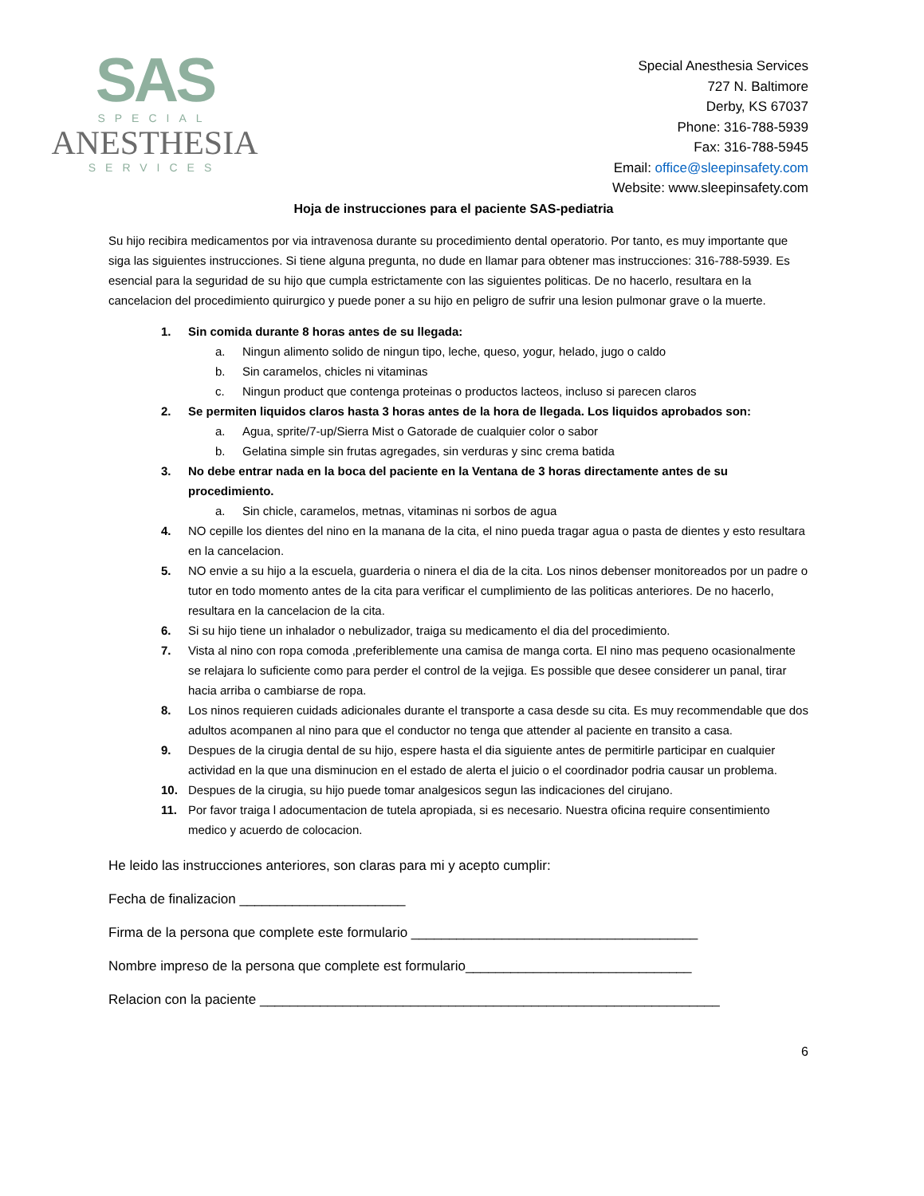SAS
SPECIAL
ANESTHESIA
SERVICES
Special Anesthesia Services
727 N. Baltimore
Derby, KS 67037
Phone: 316-788-5939
Fax: 316-788-5945
Email: office@sleepinsafety.com
Website: www.sleepinsafety.com
Hoja de instrucciones para el paciente SAS-pediatria
Su hijo recibira medicamentos por via intravenosa durante su procedimiento dental operatorio. Por tanto, es muy importante que siga las siguientes instrucciones. Si tiene alguna pregunta, no dude en llamar para obtener mas instrucciones: 316-788-5939. Es esencial para la seguridad de su hijo que cumpla estrictamente con las siguientes politicas. De no hacerlo, resultara en la cancelacion del procedimiento quirurgico y puede poner a su hijo en peligro de sufrir una lesion pulmonar grave o la muerte.
1. Sin comida durante 8 horas antes de su llegada:
a. Ningun alimento solido de ningun tipo, leche, queso, yogur, helado, jugo o caldo
b. Sin caramelos, chicles ni vitaminas
c. Ningun product que contenga proteinas o productos lacteos, incluso si parecen claros
2. Se permiten liquidos claros hasta 3 horas antes de la hora de llegada. Los liquidos aprobados son:
a. Agua, sprite/7-up/Sierra Mist o Gatorade de cualquier color o sabor
b. Gelatina simple sin frutas agregades, sin verduras y sinc crema batida
3. No debe entrar nada en la boca del paciente en la Ventana de 3 horas directamente antes de su procedimiento.
a. Sin chicle, caramelos, metnas, vitaminas ni sorbos de agua
4. NO cepille los dientes del nino en la manana de la cita, el nino pueda tragar agua o pasta de dientes y esto resultara en la cancelacion.
5. NO envie a su hijo a la escuela, guarderia o ninera el dia de la cita. Los ninos debenser monitoreados por un padre o tutor en todo momento antes de la cita para verificar el cumplimiento de las politicas anteriores. De no hacerlo, resultara en la cancelacion de la cita.
6. Si su hijo tiene un inhalador o nebulizador, traiga su medicamento el dia del procedimiento.
7. Vista al nino con ropa comoda ,preferiblemente una camisa de manga corta. El nino mas pequeno ocasionalmente se relajara lo suficiente como para perder el control de la vejiga. Es possible que desee considerer un panal, tirar hacia arriba o cambiarse de ropa.
8. Los ninos requieren cuidads adicionales durante el transporte a casa desde su cita. Es muy recommendable que dos adultos acompanen al nino para que el conductor no tenga que attender al paciente en transito a casa.
9. Despues de la cirugia dental de su hijo, espere hasta el dia siguiente antes de permitirle participar en cualquier actividad en la que una disminucion en el estado de alerta el juicio o el coordinador podria causar un problema.
10. Despues de la cirugia, su hijo puede tomar analgesicos segun las indicaciones del cirujano.
11. Por favor traiga l adocumentacion de tutela apropiada, si es necesario. Nuestra oficina require consentimiento medico y acuerdo de colocacion.
He leido las instrucciones anteriores, son claras para mi y acepto cumplir:
Fecha de finalizacion ______________________
Firma de la persona que complete este formulario ______________________________________
Nombre impreso de la persona que complete est formulario______________________________
Relacion con la paciente _____________________________________________________________
6